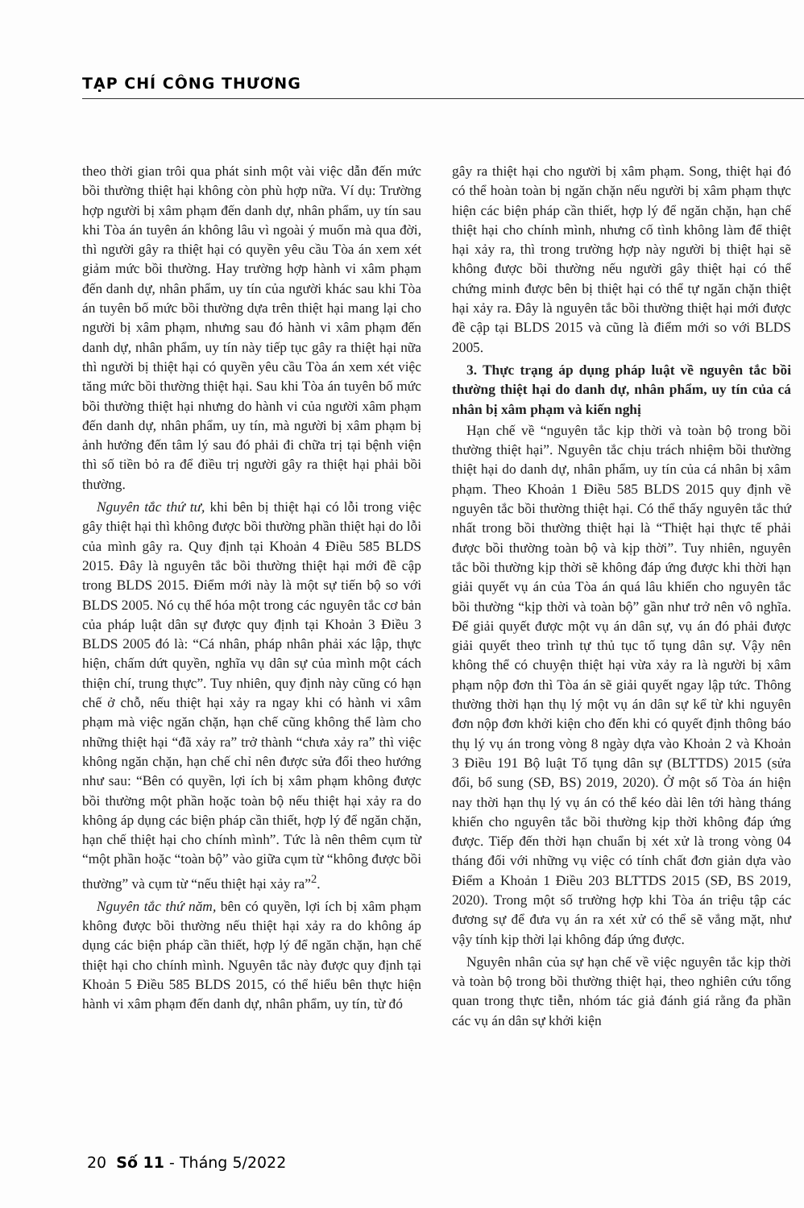TẠP CHÍ CÔNG THƯƠNG
theo thời gian trôi qua phát sinh một vài việc dẫn đến mức bồi thường thiệt hại không còn phù hợp nữa. Ví dụ: Trường hợp người bị xâm phạm đến danh dự, nhân phẩm, uy tín sau khi Tòa án tuyên án không lâu vì ngoài ý muốn mà qua đời, thì người gây ra thiệt hại có quyền yêu cầu Tòa án xem xét giảm mức bồi thường. Hay trường hợp hành vi xâm phạm đến danh dự, nhân phẩm, uy tín của người khác sau khi Tòa án tuyên bố mức bồi thường dựa trên thiệt hại mang lại cho người bị xâm phạm, nhưng sau đó hành vi xâm phạm đến danh dự, nhân phẩm, uy tín này tiếp tục gây ra thiệt hại nữa thì người bị thiệt hại có quyền yêu cầu Tòa án xem xét việc tăng mức bồi thường thiệt hại. Sau khi Tòa án tuyên bố mức bồi thường thiệt hại nhưng do hành vi của người xâm phạm đến danh dự, nhân phẩm, uy tín, mà người bị xâm phạm bị ảnh hưởng đến tâm lý sau đó phải đi chữa trị tại bệnh viện thì số tiền bỏ ra để điều trị người gây ra thiệt hại phải bồi thường.
Nguyên tắc thứ tư, khi bên bị thiệt hại có lỗi trong việc gây thiệt hại thì không được bồi thường phần thiệt hại do lỗi của mình gây ra. Quy định tại Khoản 4 Điều 585 BLDS 2015. Đây là nguyên tắc bồi thường thiệt hại mới đề cập trong BLDS 2015. Điểm mới này là một sự tiến bộ so với BLDS 2005. Nó cụ thể hóa một trong các nguyên tắc cơ bản của pháp luật dân sự được quy định tại Khoản 3 Điều 3 BLDS 2005 đó là: “Cá nhân, pháp nhân phải xác lập, thực hiện, chấm dứt quyền, nghĩa vụ dân sự của mình một cách thiện chí, trung thực”. Tuy nhiên, quy định này cũng có hạn chế ở chỗ, nếu thiệt hại xảy ra ngay khi có hành vi xâm phạm mà việc ngăn chặn, hạn chế cũng không thể làm cho những thiệt hại “đã xảy ra” trở thành “chưa xảy ra” thì việc không ngăn chặn, hạn chế chỉ nên được sửa đổi theo hướng như sau: “Bên có quyền, lợi ích bị xâm phạm không được bồi thường một phần hoặc toàn bộ nếu thiệt hại xảy ra do không áp dụng các biện pháp cần thiết, hợp lý để ngăn chặn, hạn chế thiệt hại cho chính mình”. Tức là nên thêm cụm từ “một phần hoặc “toàn bộ” vào giữa cụm từ “không được bồi thường” và cụm từ “nếu thiệt hại xảy ra”<sup>2</sup>.
Nguyên tắc thứ năm, bên có quyền, lợi ích bị xâm phạm không được bồi thường nếu thiệt hại xảy ra do không áp dụng các biện pháp cần thiết, hợp lý để ngăn chặn, hạn chế thiệt hại cho chính mình. Nguyên tắc này được quy định tại Khoản 5 Điều 585 BLDS 2015, có thể hiểu bên thực hiện hành vi xâm phạm đến danh dự, nhân phẩm, uy tín, từ đó
gây ra thiệt hại cho người bị xâm phạm. Song, thiệt hại đó có thể hoàn toàn bị ngăn chặn nếu người bị xâm phạm thực hiện các biện pháp cần thiết, hợp lý để ngăn chặn, hạn chế thiệt hại cho chính mình, nhưng cố tình không làm để thiệt hại xảy ra, thì trong trường hợp này người bị thiệt hại sẽ không được bồi thường nếu người gây thiệt hại có thể chứng minh được bên bị thiệt hại có thể tự ngăn chặn thiệt hại xảy ra. Đây là nguyên tắc bồi thường thiệt hại mới được đề cập tại BLDS 2015 và cũng là điểm mới so với BLDS 2005.
3. Thực trạng áp dụng pháp luật về nguyên tắc bồi thường thiệt hại do danh dự, nhân phẩm, uy tín của cá nhân bị xâm phạm và kiến nghị
Hạn chế về “nguyên tắc kịp thời và toàn bộ trong bồi thường thiệt hại”. Nguyên tắc chịu trách nhiệm bồi thường thiệt hại do danh dự, nhân phẩm, uy tín của cá nhân bị xâm phạm. Theo Khoản 1 Điều 585 BLDS 2015 quy định về nguyên tắc bồi thường thiệt hại. Có thể thấy nguyên tắc thứ nhất trong bồi thường thiệt hại là “Thiệt hại thực tế phải được bồi thường toàn bộ và kịp thời”. Tuy nhiên, nguyên tắc bồi thường kịp thời sẽ không đáp ứng được khi thời hạn giải quyết vụ án của Tòa án quá lâu khiến cho nguyên tắc bồi thường “kịp thời và toàn bộ” gần như trở nên vô nghĩa. Để giải quyết được một vụ án dân sự, vụ án đó phải được giải quyết theo trình tự thủ tục tố tụng dân sự. Vậy nên không thể có chuyện thiệt hại vừa xảy ra là người bị xâm phạm nộp đơn thì Tòa án sẽ giải quyết ngay lập tức. Thông thường thời hạn thụ lý một vụ án dân sự kể từ khi nguyên đơn nộp đơn khởi kiện cho đến khi có quyết định thông báo thụ lý vụ án trong vòng 8 ngày dựa vào Khoản 2 và Khoản 3 Điều 191 Bộ luật Tố tụng dân sự (BLTTDS) 2015 (sửa đổi, bổ sung (SĐ, BS) 2019, 2020). Ở một số Tòa án hiện nay thời hạn thụ lý vụ án có thể kéo dài lên tới hàng tháng khiến cho nguyên tắc bồi thường kịp thời không đáp ứng được. Tiếp đến thời hạn chuẩn bị xét xử là trong vòng 04 tháng đối với những vụ việc có tính chất đơn giản dựa vào Điểm a Khoản 1 Điều 203 BLTTDS 2015 (SĐ, BS 2019, 2020). Trong một số trường hợp khi Tòa án triệu tập các đương sự để đưa vụ án ra xét xử có thể sẽ vắng mặt, như vậy tính kịp thời lại không đáp ứng được.
Nguyên nhân của sự hạn chế về việc nguyên tắc kịp thời và toàn bộ trong bồi thường thiệt hại, theo nghiên cứu tổng quan trong thực tiễn, nhóm tác giả đánh giá rằng đa phần các vụ án dân sự khởi kiện
20 Số 11 - Tháng 5/2022